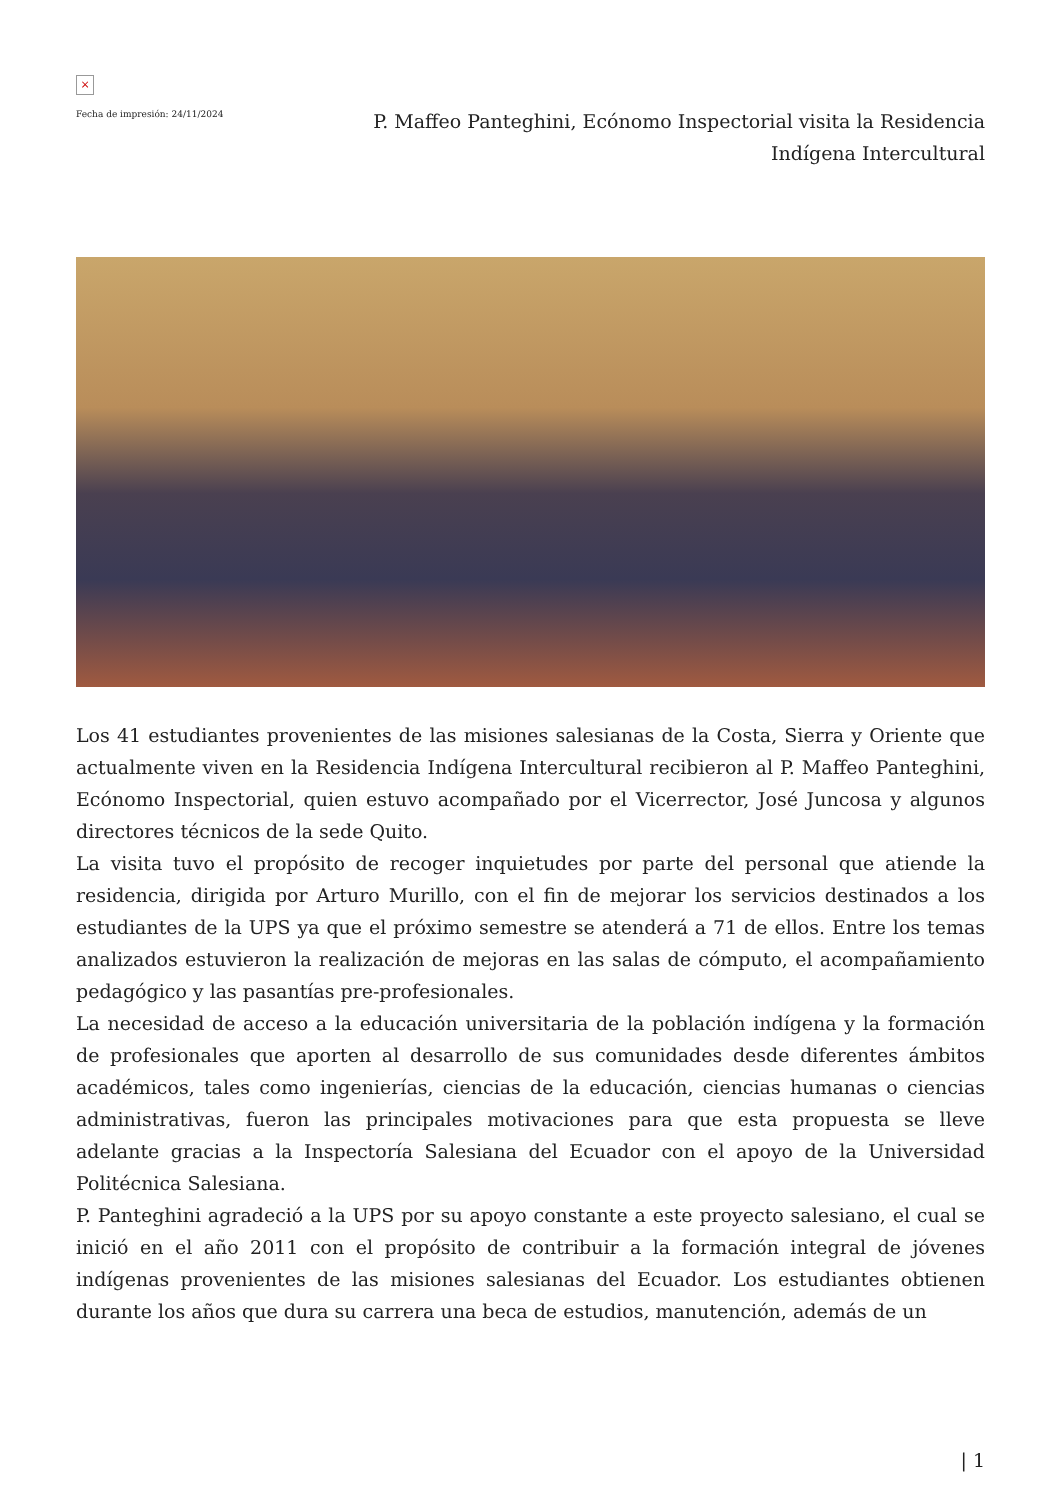×
Fecha de impresión: 24/11/2024
P. Maffeo Panteghini, Ecónomo Inspectorial visita la Residencia Indígena Intercultural
Los 41 estudiantes provenientes de las misiones salesianas de la Costa, Sierra y Oriente que actualmente viven en la Residencia Indígena Intercultural recibieron al P. Maffeo Panteghini, Ecónomo Inspectorial, quien estuvo acompañado por el Vicerrector, José Juncosa y algunos directores técnicos de la sede Quito.
La visita tuvo el propósito de recoger inquietudes por parte del personal que atiende la residencia, dirigida por Arturo Murillo, con el fin de mejorar los servicios destinados a los estudiantes de la UPS ya que el próximo semestre se atenderá a 71 de ellos. Entre los temas analizados estuvieron la realización de mejoras en las salas de cómputo, el acompañamiento pedagógico y las pasantías pre-profesionales.
La necesidad de acceso a la educación universitaria de la población indígena y la formación de profesionales que aporten al desarrollo de sus comunidades desde diferentes ámbitos académicos, tales como ingenierías, ciencias de la educación, ciencias humanas o ciencias administrativas, fueron las principales motivaciones para que esta propuesta se lleve adelante gracias a la Inspectoría Salesiana del Ecuador con el apoyo de la Universidad Politécnica Salesiana.
P. Panteghini agradeció a la UPS por su apoyo constante a este proyecto salesiano, el cual se inició en el año 2011 con el propósito de contribuir a la formación integral de jóvenes indígenas provenientes de las misiones salesianas del Ecuador. Los estudiantes obtienen durante los años que dura su carrera una beca de estudios, manutención, además de un
| 1